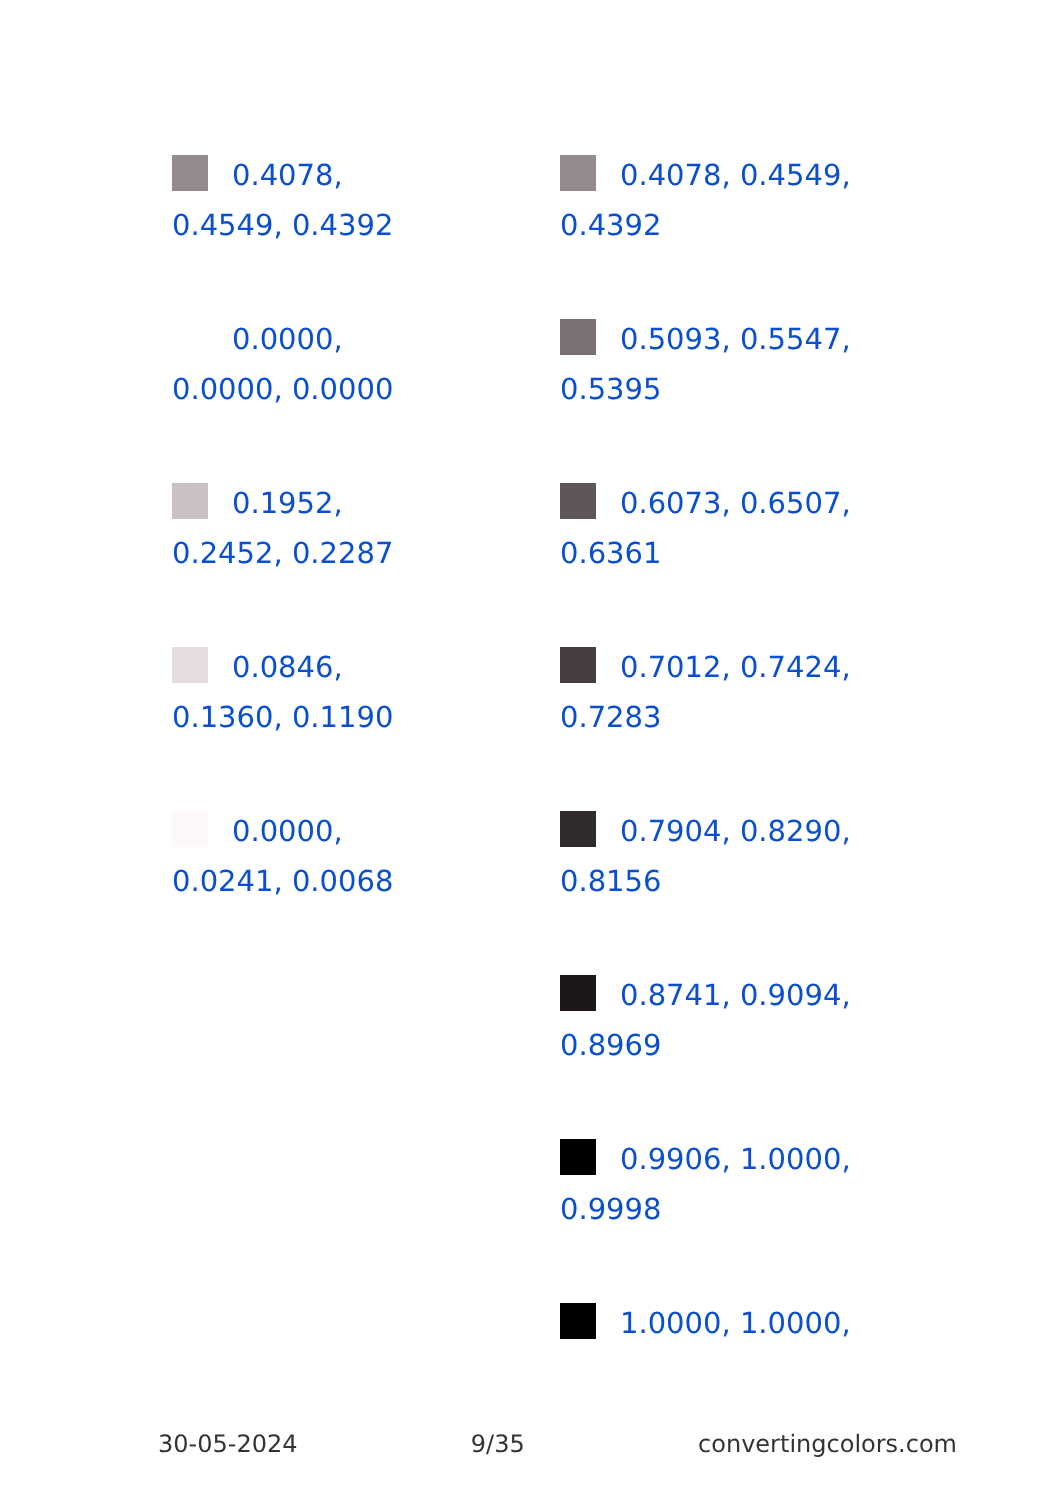0.4078, 0.4549, 0.4392
0.0000, 0.0000, 0.0000
0.1952, 0.2452, 0.2287
0.0846, 0.1360, 0.1190
0.0000, 0.0241, 0.0068
0.4078, 0.4549, 0.4392
0.5093, 0.5547, 0.5395
0.6073, 0.6507, 0.6361
0.7012, 0.7424, 0.7283
0.7904, 0.8290, 0.8156
0.8741, 0.9094, 0.8969
0.9906, 1.0000, 0.9998
1.0000, 1.0000,
30-05-2024 9/35 convertingcolors.com